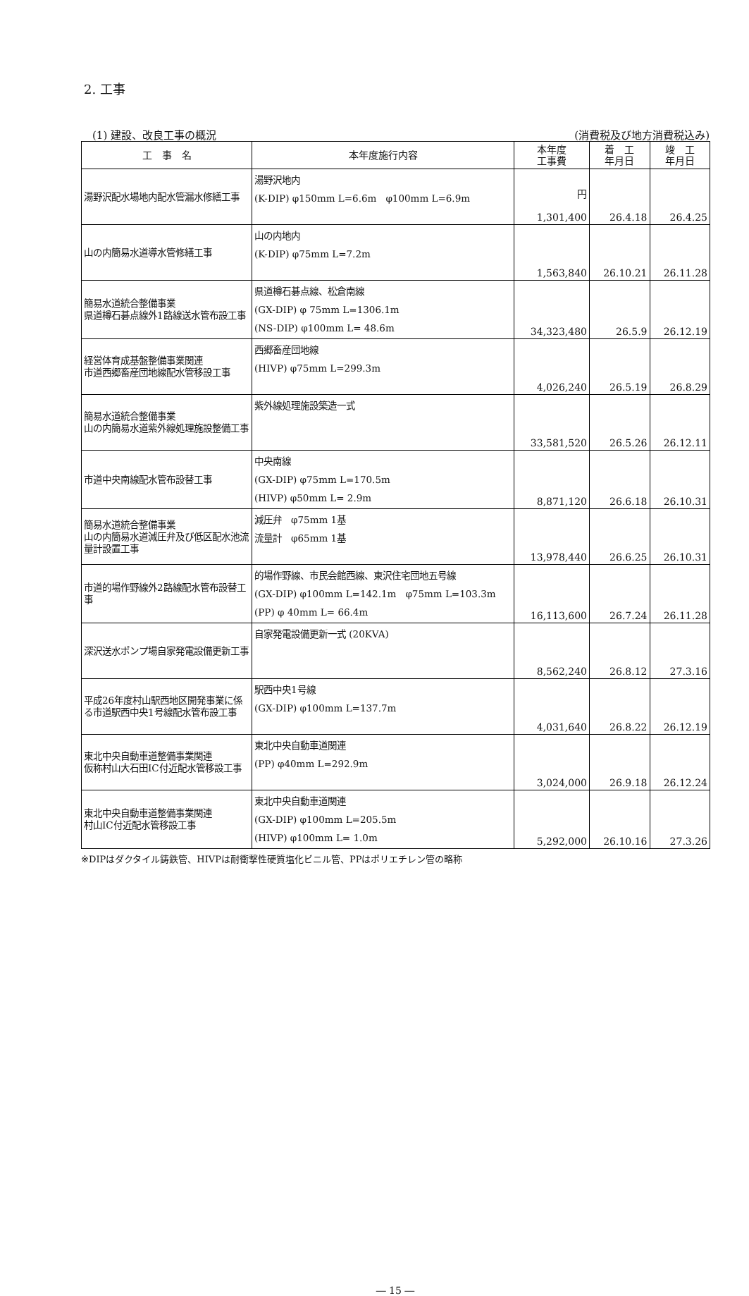2. 工事
(1) 建設、改良工事の概況 (消費税及び地方消費税込み)
| 工 事 名 | 本年度施行内容 | 本年度 工事費 | 着 工 年月日 | 竣 工 年月日 |
| --- | --- | --- | --- | --- |
| 湯野沢配水場地内配水管漏水修繕工事 | 湯野沢地内 (K-DIP) φ150mm L=6.6m φ100mm L=6.9m | 円 1,301,400 | 26.4.18 | 26.4.25 |
| 山の内簡易水道導水管修繕工事 | 山の内地内 (K-DIP) φ75mm L=7.2m | 1,563,840 | 26.10.21 | 26.11.28 |
| 簡易水道統合整備事業 県道樽石碁点線外1路線送水管布設工事 | 県道樽石碁点線、松倉南線 (GX-DIP) φ 75mm L=1306.1m (NS-DIP) φ100mm L= 48.6m | 34,323,480 | 26.5.9 | 26.12.19 |
| 経営体育成基盤整備事業関連 市道西郷畜産団地線配水管移設工事 | 西郷畜産団地線 (HIVP) φ75mm L=299.3m | 4,026,240 | 26.5.19 | 26.8.29 |
| 簡易水道統合整備事業 山の内簡易水道紫外線処理施設整備工事 | 紫外線処理施設築造一式 | 33,581,520 | 26.5.26 | 26.12.11 |
| 市道中央南線配水管布設替工事 | 中央南線 (GX-DIP) φ75mm L=170.5m (HIVP) φ50mm L= 2.9m | 8,871,120 | 26.6.18 | 26.10.31 |
| 簡易水道統合整備事業 山の内簡易水道減圧弁及び低区配水池流量計設置工事 | 減圧弁 φ75mm 1基 流量計 φ65mm 1基 | 13,978,440 | 26.6.25 | 26.10.31 |
| 市道的場作野線外2路線配水管布設替工事 | 的場作野線、市民会館西線、東沢住宅団地五号線 (GX-DIP) φ100mm L=142.1m φ75mm L=103.3m (PP) φ 40mm L= 66.4m | 16,113,600 | 26.7.24 | 26.11.28 |
| 深沢送水ポンプ場自家発電設備更新工事 | 自家発電設備更新一式 (20KVA) | 8,562,240 | 26.8.12 | 27.3.16 |
| 平成26年度村山駅西地区開発事業に係る市道駅西中央1号線配水管布設工事 | 駅西中央1号線 (GX-DIP) φ100mm L=137.7m | 4,031,640 | 26.8.22 | 26.12.19 |
| 東北中央自動車道整備事業関連 仮称村山大石田IC付近配水管移設工事 | 東北中央自動車道関連 (PP) φ40mm L=292.9m | 3,024,000 | 26.9.18 | 26.12.24 |
| 東北中央自動車道整備事業関連 村山IC付近配水管移設工事 | 東北中央自動車道関連 (GX-DIP) φ100mm L=205.5m (HIVP) φ100mm L= 1.0m | 5,292,000 | 26.10.16 | 27.3.26 |
※DIPはダクタイル鋳鉄管、HIVPは耐衝撃性硬質塩化ビニル管、PPはポリエチレン管の略称
― 15 ―